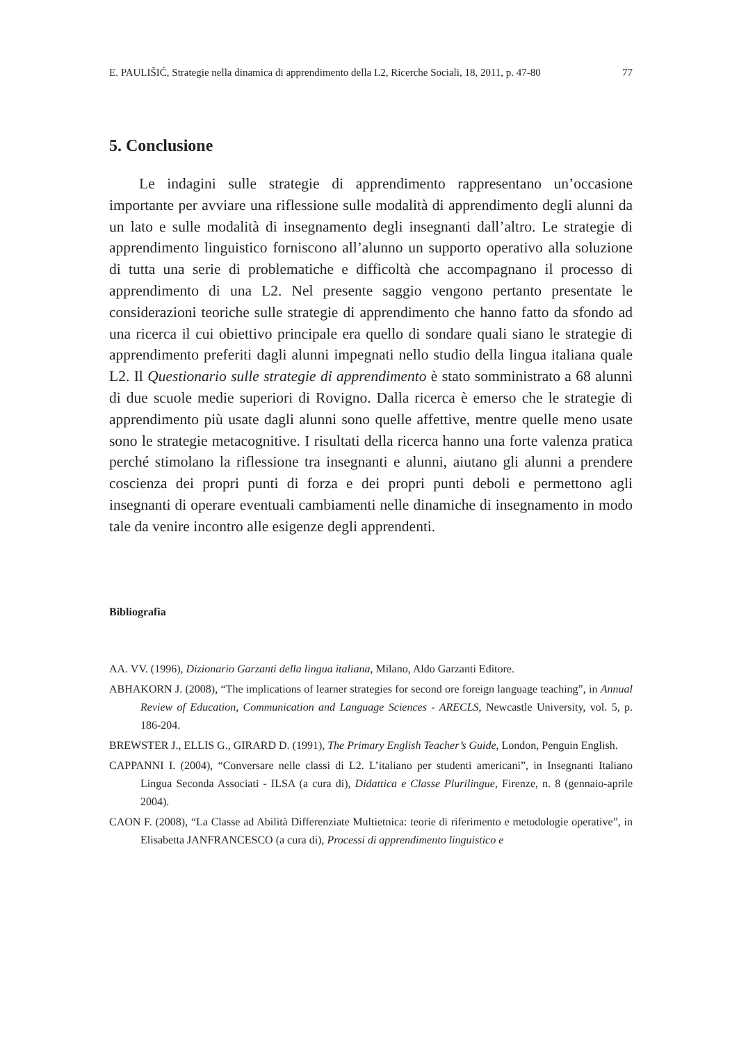E. PAULIŠIĆ, Strategie nella dinamica di apprendimento della L2, Ricerche Sociali, 18, 2011, p. 47-80 77
5. Conclusione
Le indagini sulle strategie di apprendimento rappresentano un’occasione importante per avviare una riflessione sulle modalità di apprendimento degli alunni da un lato e sulle modalità di insegnamento degli insegnanti dall’altro. Le strategie di apprendimento linguistico forniscono all’alunno un supporto operativo alla soluzione di tutta una serie di problematiche e difficoltà che accompagnano il processo di apprendimento di una L2. Nel presente saggio vengono pertanto presentate le considerazioni teoriche sulle strategie di apprendimento che hanno fatto da sfondo ad una ricerca il cui obiettivo principale era quello di sondare quali siano le strategie di apprendimento preferiti dagli alunni impegnati nello studio della lingua italiana quale L2. Il Questionario sulle strategie di apprendimento è stato somministrato a 68 alunni di due scuole medie superiori di Rovigno. Dalla ricerca è emerso che le strategie di apprendimento più usate dagli alunni sono quelle affettive, mentre quelle meno usate sono le strategie metacognitive. I risultati della ricerca hanno una forte valenza pratica perché stimolano la riflessione tra insegnanti e alunni, aiutano gli alunni a prendere coscienza dei propri punti di forza e dei propri punti deboli e permettono agli insegnanti di operare eventuali cambiamenti nelle dinamiche di insegnamento in modo tale da venire incontro alle esigenze degli apprendenti.
Bibliografia
AA. VV. (1996), Dizionario Garzanti della lingua italiana, Milano, Aldo Garzanti Editore.
ABHAKORN J. (2008), “The implications of learner strategies for second ore foreign language teaching”, in Annual Review of Education, Communication and Language Sciences - ARECLS, Newcastle University, vol. 5, p. 186-204.
BREWSTER J., ELLIS G., GIRARD D. (1991), The Primary English Teacher’s Guide, London, Penguin English.
CAPPANNI I. (2004), “Conversare nelle classi di L2. L’italiano per studenti americani”, in Insegnanti Italiano Lingua Seconda Associati - ILSA (a cura di), Didattica e Classe Plurilingue, Firenze, n. 8 (gennaio-aprile 2004).
CAON F. (2008), “La Classe ad Abilità Differenziate Multietnica: teorie di riferimento e metodologie operative”, in Elisabetta JANFRANCESCO (a cura di), Processi di apprendimento linguistico e